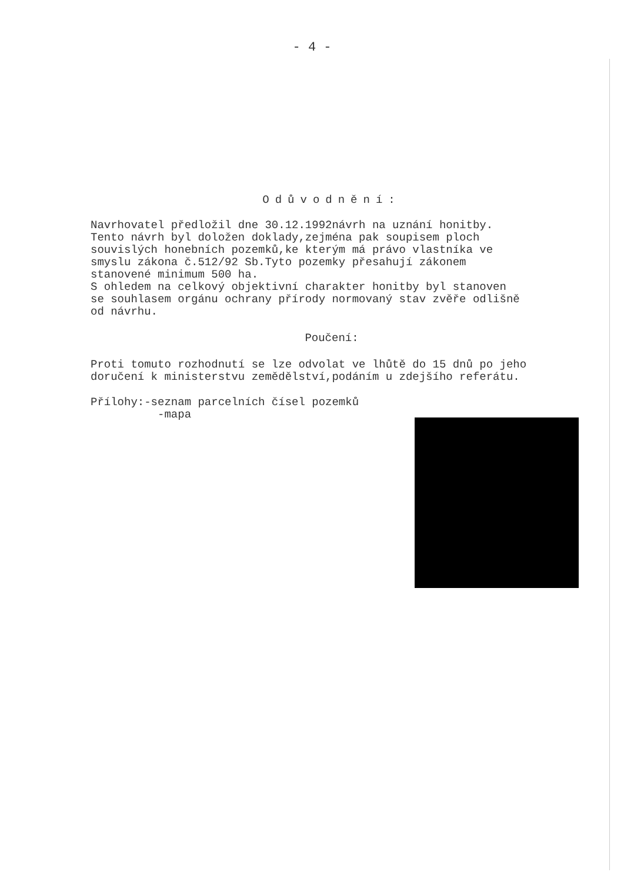- 4 -
Odůvodnění:
Navrhovatel předložil dne 30.12.1992návrh na uznání honitby.
Tento návrh byl doložen doklady,zejména pak soupisem ploch
souvislých honebních pozemků,ke kterým má právo vlastníka ve
smyslu zákona č.512/92 Sb.Tyto pozemky přesahují zákonem
stanovené minimum 500 ha.
S ohledem na celkový objektivní charakter honitby byl stanoven
se souhlasem orgánu ochrany přírody normovaný stav zvěře odlišně
od návrhu.
Poučení:
Proti tomuto rozhodnutí se lze odvolat ve lhůtě do 15 dnů po jeho
doručení k ministerstvu zemědělství,podáním u zdejšího referátu.
Přílohy:-seznam parcelních čísel pozemků
-mapa